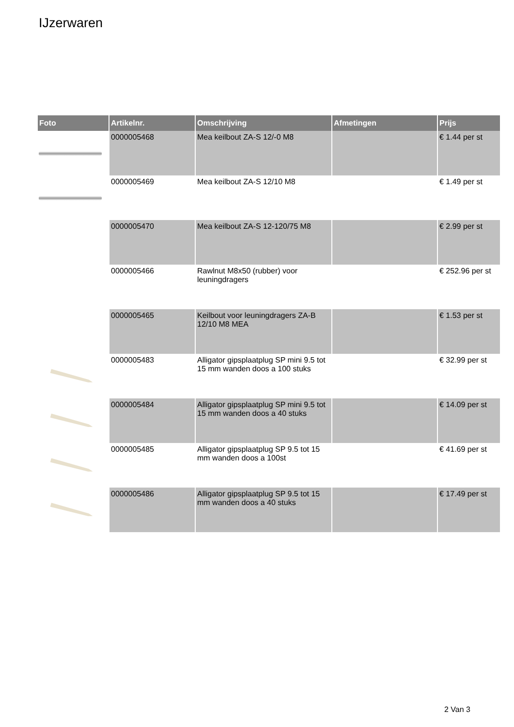IJzerwaren
| Foto | Artikelnr. | Omschrijving | Afmetingen | Prijs |
| --- | --- | --- | --- | --- |
| | 0000005468 | Mea keilbout ZA-S 12/-0 M8 | | € 1.44 per st |
| | 0000005469 | Mea keilbout ZA-S 12/10 M8 | | € 1.49 per st |
| | 0000005470 | Mea keilbout ZA-S 12-120/75 M8 | | € 2.99 per st |
| | 0000005466 | Rawlnut M8x50 (rubber) voor leuningdragers | | € 252.96 per st |
| | 0000005465 | Keilbout voor leuningdragers ZA-B 12/10 M8 MEA | | € 1.53 per st |
| | 0000005483 | Alligator gipsplaatplug SP mini 9.5 tot 15 mm wanden doos a 100 stuks | | € 32.99 per st |
| | 0000005484 | Alligator gipsplaatplug SP mini 9.5 tot 15 mm wanden doos a 40 stuks | | € 14.09 per st |
| | 0000005485 | Alligator gipsplaatplug SP 9.5 tot 15 mm wanden doos a 100st | | € 41.69 per st |
| | 0000005486 | Alligator gipsplaatplug SP 9.5 tot 15 mm wanden doos a 40 stuks | | € 17.49 per st |
2 Van 3